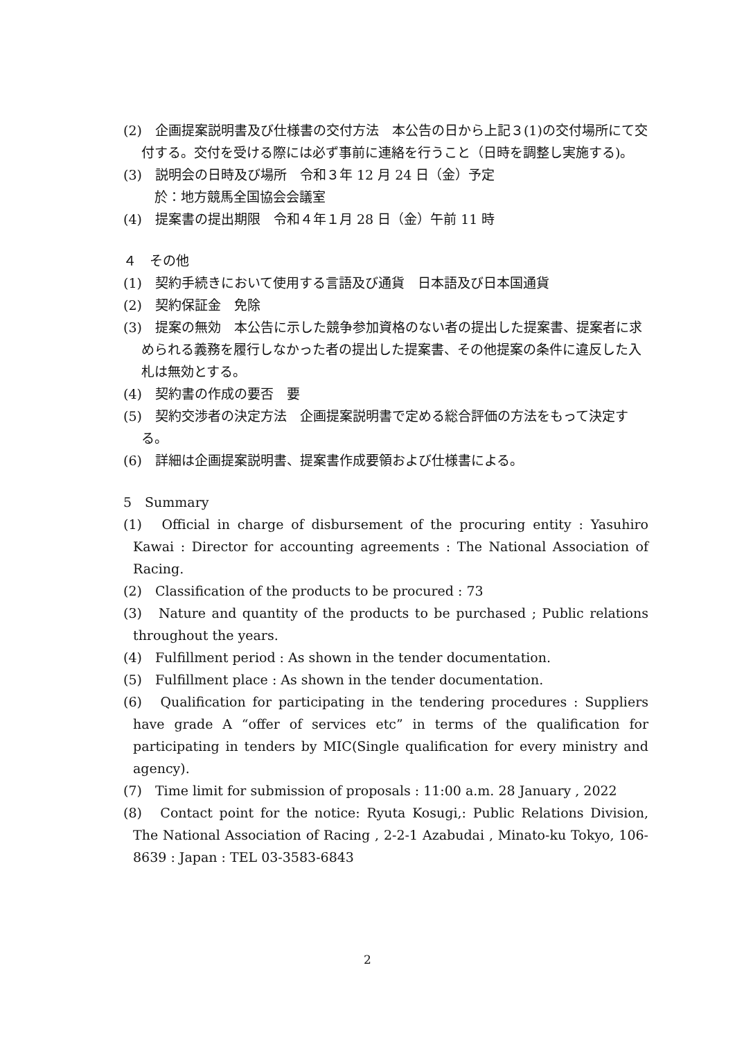(2)　企画提案説明書及び仕様書の交付方法　本公告の日から上記３(1)の交付場所にて交付する。交付を受ける際には必ず事前に連絡を行うこと（日時を調整し実施する)。
(3)　説明会の日時及び場所　令和３年 12 月 24 日（金）予定
　於：地方競馬全国協会会議室
(4)　提案書の提出期限　令和４年１月 28 日（金）午前 11 時
４　その他
(1)　契約手続きにおいて使用する言語及び通貨　日本語及び日本国通貨
(2)　契約保証金　免除
(3)　提案の無効　本公告に示した競争参加資格のない者の提出した提案書、提案者に求められる義務を履行しなかった者の提出した提案書、その他提案の条件に違反した入札は無効とする。
(4)　契約書の作成の要否　要
(5)　契約交渉者の決定方法　企画提案説明書で定める総合評価の方法をもって決定する。
(6)　詳細は企画提案説明書、提案書作成要領および仕様書による。
5　Summary
(1)　Official in charge of disbursement of the procuring entity : Yasuhiro Kawai : Director for accounting agreements : The National Association of Racing.
(2)　Classification of the products to be procured : 73
(3)　Nature and quantity of the products to be purchased ; Public relations throughout the years.
(4)　Fulfillment period : As shown in the tender documentation.
(5)　Fulfillment place : As shown in the tender documentation.
(6)　Qualification for participating in the tendering procedures : Suppliers have grade A “offer of services etc” in terms of the qualification for participating in tenders by MIC(Single qualification for every ministry and agency).
(7)　Time limit for submission of proposals : 11:00 a.m. 28 January , 2022
(8)　Contact point for the notice: Ryuta Kosugi,: Public Relations Division, The National Association of Racing , 2-2-1 Azabudai , Minato-ku Tokyo, 106-8639 : Japan : TEL 03-3583-6843
2